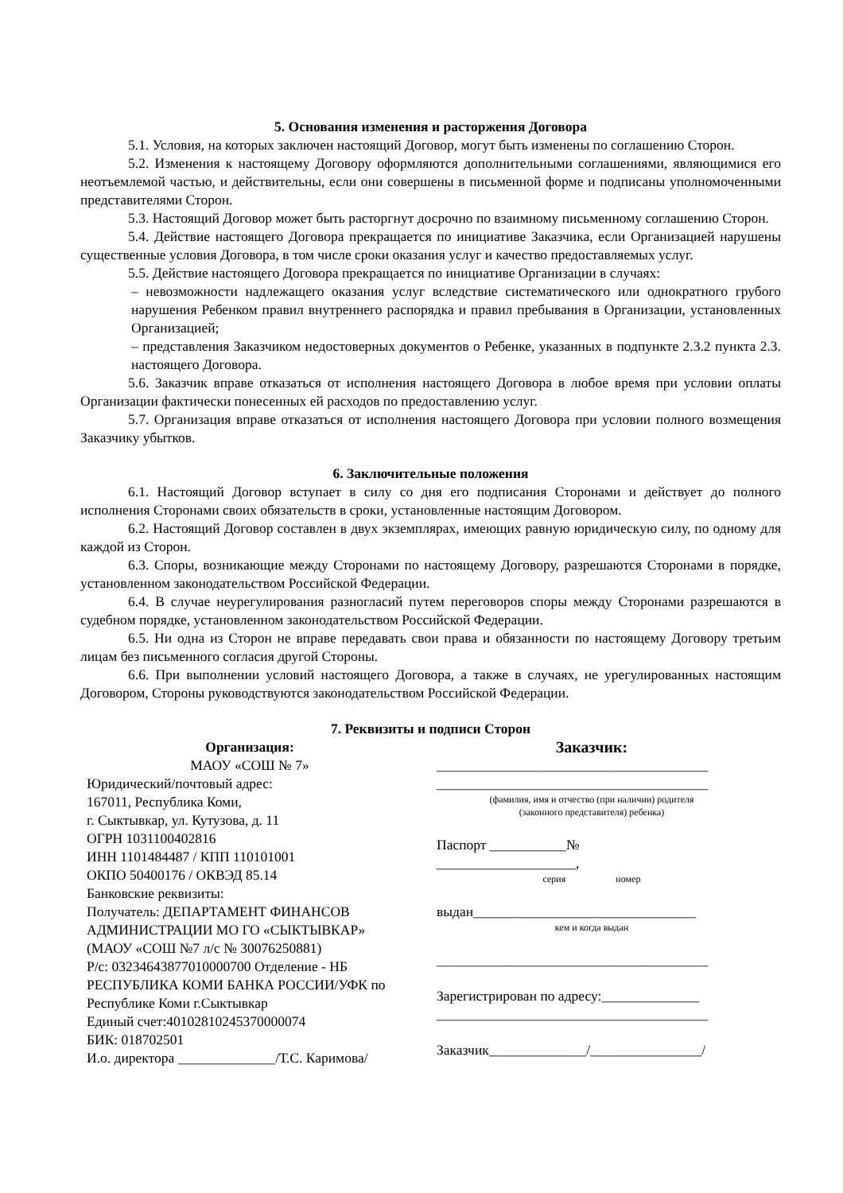5. Основания изменения и расторжения Договора
5.1. Условия, на которых заключен настоящий Договор, могут быть изменены по соглашению Сторон.
5.2. Изменения к настоящему Договору оформляются дополнительными соглашениями, являющимися его неотъемлемой частью, и действительны, если они совершены в письменной форме и подписаны уполномоченными представителями Сторон.
5.3. Настоящий Договор может быть расторгнут досрочно по взаимному письменному соглашению Сторон.
5.4. Действие настоящего Договора прекращается по инициативе Заказчика, если Организацией нарушены существенные условия Договора, в том числе сроки оказания услуг и качество предоставляемых услуг.
5.5. Действие настоящего Договора прекращается по инициативе Организации в случаях:
– невозможности надлежащего оказания услуг вследствие систематического или однократного грубого нарушения Ребенком правил внутреннего распорядка и правил пребывания в Организации, установленных Организацией;
– представления Заказчиком недостоверных документов о Ребенке, указанных в подпункте 2.3.2 пункта 2.3. настоящего Договора.
5.6. Заказчик вправе отказаться от исполнения настоящего Договора в любое время при условии оплаты Организации фактически понесенных ей расходов по предоставлению услуг.
5.7. Организация вправе отказаться от исполнения настоящего Договора при условии полного возмещения Заказчику убытков.
6. Заключительные положения
6.1. Настоящий Договор вступает в силу со дня его подписания Сторонами и действует до полного исполнения Сторонами своих обязательств в сроки, установленные настоящим Договором.
6.2. Настоящий Договор составлен в двух экземплярах, имеющих равную юридическую силу, по одному для каждой из Сторон.
6.3. Споры, возникающие между Сторонами по настоящему Договору, разрешаются Сторонами в порядке, установленном законодательством Российской Федерации.
6.4. В случае неурегулирования разногласий путем переговоров споры между Сторонами разрешаются в судебном порядке, установленном законодательством Российской Федерации.
6.5. Ни одна из Сторон не вправе передавать свои права и обязанности по настоящему Договору третьим лицам без письменного согласия другой Стороны.
6.6. При выполнении условий настоящего Договора, а также в случаях, не урегулированных настоящим Договором, Стороны руководствуются законодательством Российской Федерации.
7. Реквизиты и подписи Сторон
Организация:
МАОУ «СОШ № 7»
Юридический/почтовый адрес:
167011, Республика Коми,
г. Сыктывкар, ул. Кутузова, д. 11
ОГРН 1031100402816
ИНН 1101484487 / КПП 110101001
ОКПО 50400176 / ОКВЭД 85.14
Банковские реквизиты:
Получатель: ДЕПАРТАМЕНТ ФИНАНСОВ АДМИНИСТРАЦИИ МО ГО «СЫКТЫВКАР» (МАОУ «СОШ №7 л/с № 30076250881)
Р/с: 03234643877010000700 Отделение - НБ РЕСПУБЛИКА КОМИ БАНКА РОССИИ/УФК по Республике Коми г.Сыктывкар
Единый счет:40102810245370000074
БИК: 018702501
И.о. директора ______________/Т.С. Каримова/
Заказчик:
_______________________________________
_______________________________________
(фамилия, имя и отчество (при наличии) родителя
(законного представителя) ребенка)
Паспорт ___________№
____________________,
серия номер
выдан________________________________
кем и когда выдан
_______________________________________
Зарегистрирован по адресу:______________
_______________________________________
Заказчик______________/________________/